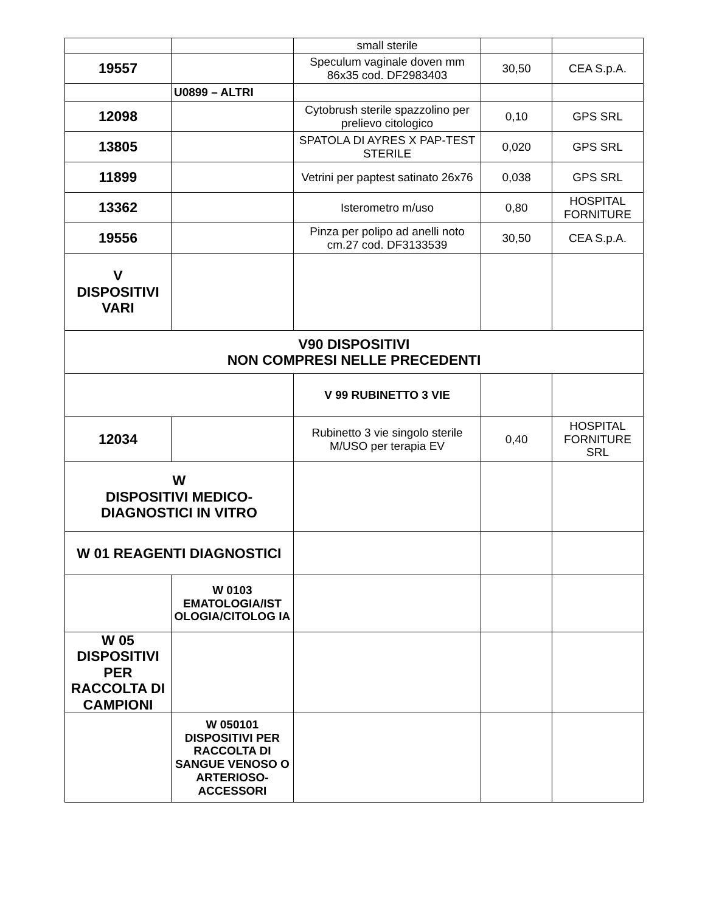| | | small sterile | | |
| 19557 | | Speculum vaginale doven mm 86x35 cod. DF2983403 | 30,50 | CEA S.p.A. |
| | U0899 – ALTRI | | | |
| 12098 | | Cytobrush sterile spazzolino per prelievo citologico | 0,10 | GPS SRL |
| 13805 | | SPATOLA DI AYRES X PAP-TEST STERILE | 0,020 | GPS SRL |
| 11899 | | Vetrini per paptest satinato 26x76 | 0,038 | GPS SRL |
| 13362 | | Isterometro m/uso | 0,80 | HOSPITAL FORNITURE |
| 19556 | | Pinza per polipo ad anelli noto cm.27 cod. DF3133539 | 30,50 | CEA S.p.A. |
| V DISPOSITIVI VARI | | | | |
| V90 DISPOSITIVI NON COMPRESI NELLE PRECEDENTI | | | | |
| | | V 99 RUBINETTO 3 VIE | | |
| 12034 | | Rubinetto 3 vie singolo sterile M/USO per terapia EV | 0,40 | HOSPITAL FORNITURE SRL |
| W DISPOSITIVI MEDICO- DIAGNOSTICI IN VITRO | | | | |
| W 01 REAGENTI DIAGNOSTICI | | | | |
| | W 0103 EMATOLOGIA/IST OLOGIA/CITOLOG IA | | | |
| W 05 DISPOSITIVI PER RACCOLTA DI CAMPIONI | | | | |
| | W 050101 DISPOSITIVI PER RACCOLTA DI SANGUE VENOSO O ARTERIOSO-ACCESSORI | | | |